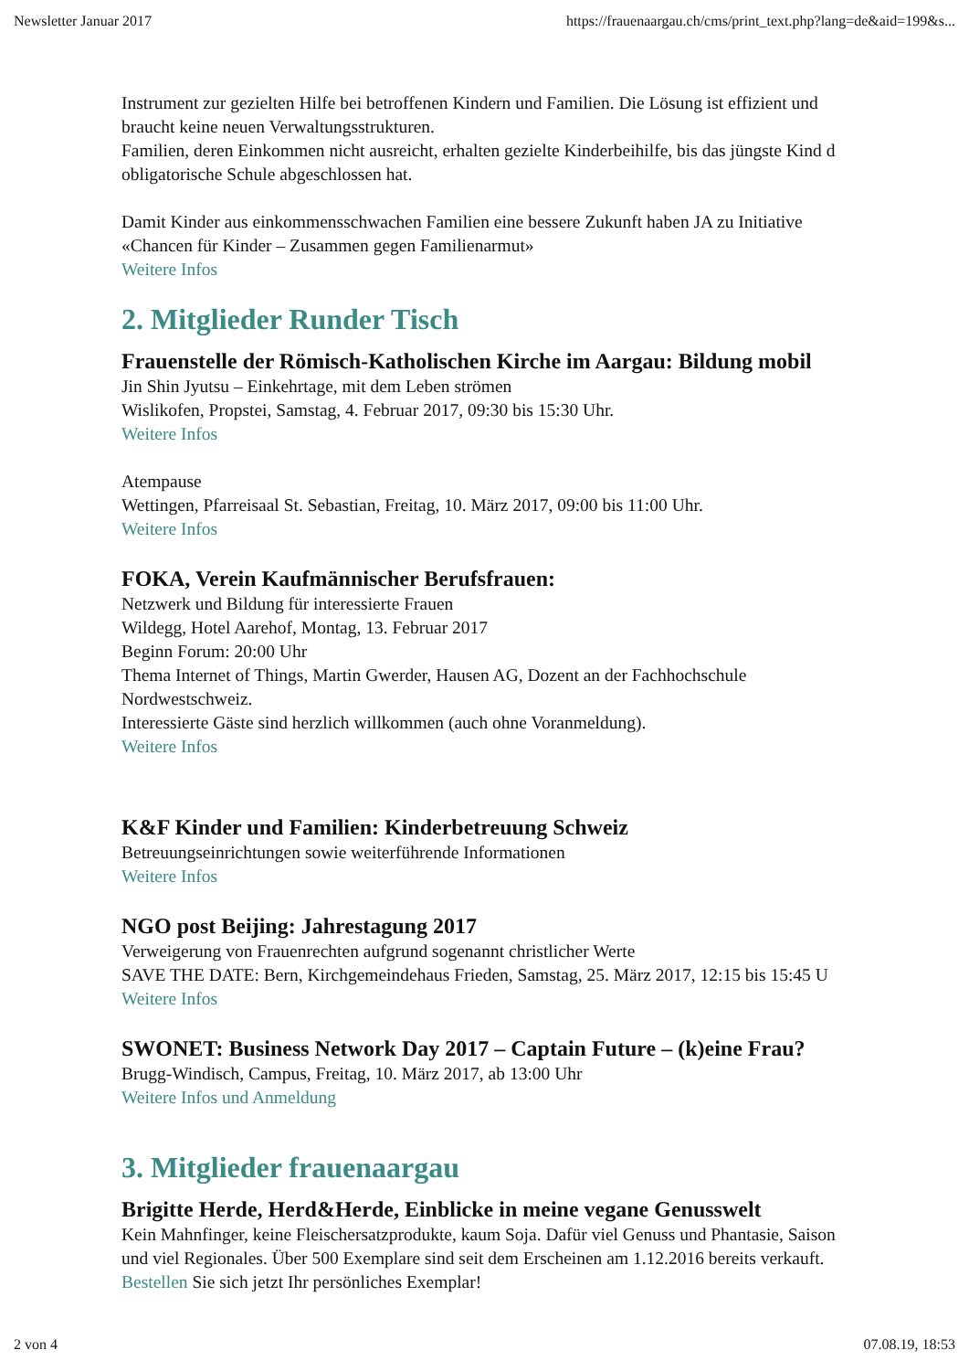Newsletter Januar 2017 https://frauenaargau.ch/cms/print_text.php?lang=de&aid=199&s...
Instrument zur gezielten Hilfe bei betroffenen Kindern und Familien. Die Lösung ist effizient und
braucht keine neuen Verwaltungsstrukturen.
Familien, deren Einkommen nicht ausreicht, erhalten gezielte Kinderbeihilfe, bis das jüngste Kind d
obligatorische Schule abgeschlossen hat.
Damit Kinder aus einkommensschwachen Familien eine bessere Zukunft haben JA zu Initiative
«Chancen für Kinder – Zusammen gegen Familienarmut»
Weitere Infos
2. Mitglieder Runder Tisch
Frauenstelle der Römisch-Katholischen Kirche im Aargau: Bildung mobil
Jin Shin Jyutsu – Einkehrtage, mit dem Leben strömen
Wislikofen, Propstei, Samstag, 4. Februar 2017, 09:30 bis 15:30 Uhr.
Weitere Infos
Atempause
Wettingen, Pfarreisaal St. Sebastian, Freitag, 10. März 2017, 09:00 bis 11:00 Uhr.
Weitere Infos
FOKA, Verein Kaufmännischer Berufsfrauen:
Netzwerk und Bildung für interessierte Frauen
Wildegg, Hotel Aarehof, Montag, 13. Februar 2017
Beginn Forum: 20:00 Uhr
Thema Internet of Things, Martin Gwerder, Hausen AG, Dozent an der Fachhochschule
Nordwestschweiz.
Interessierte Gäste sind herzlich willkommen (auch ohne Voranmeldung).
Weitere Infos
K&F Kinder und Familien: Kinderbetreuung Schweiz
Betreuungseinrichtungen sowie weiterführende Informationen
Weitere Infos
NGO post Beijing: Jahrestagung 2017
Verweigerung von Frauenrechten aufgrund sogenannt christlicher Werte
SAVE THE DATE: Bern, Kirchgemeindehaus Frieden, Samstag, 25. März 2017, 12:15 bis 15:45 U
Weitere Infos
SWONET: Business Network Day 2017 – Captain Future – (k)eine Frau?
Brugg-Windisch, Campus, Freitag, 10. März 2017, ab 13:00 Uhr
Weitere Infos und Anmeldung
3. Mitglieder frauenaargau
Brigitte Herde, Herd&Herde, Einblicke in meine vegane Genusswelt
Kein Mahnfinger, keine Fleischersatzprodukte, kaum Soja. Dafür viel Genuss und Phantasie, Saison
und viel Regionales. Über 500 Exemplare sind seit dem Erscheinen am 1.12.2016 bereits verkauft.
Bestellen Sie sich jetzt Ihr persönliches Exemplar!
2 von 4 07.08.19, 18:53